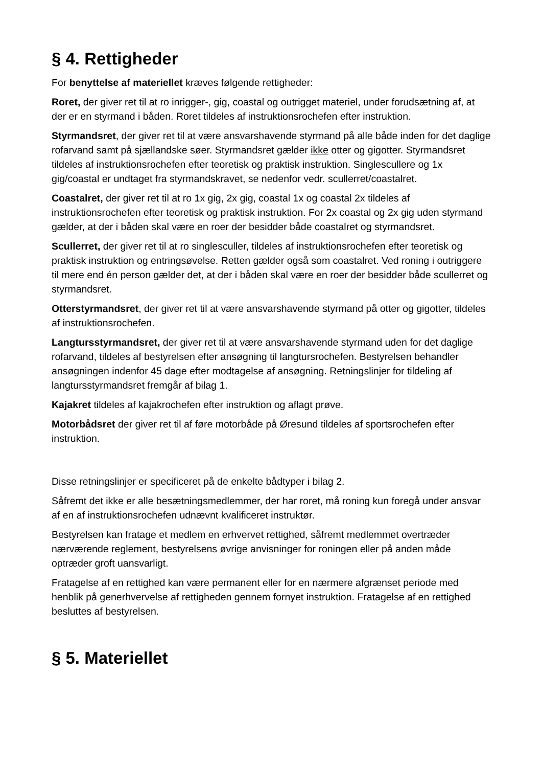§ 4. Rettigheder
For benyttelse af materiellet kræves følgende rettigheder:
Roret, der giver ret til at ro inrigger-, gig, coastal og outrigget materiel, under forudsætning af, at der er en styrmand i båden. Roret tildeles af instruktionsrochefen efter instruktion.
Styrmandsret, der giver ret til at være ansvarshavende styrmand på alle både inden for det daglige rofarvand samt på sjællandske søer. Styrmandsret gælder ikke otter og gigotter. Styrmandsret tildeles af instruktionsrochefen efter teoretisk og praktisk instruktion. Singlescullere og 1x gig/coastal er undtaget fra styrmandskravet, se nedenfor vedr. scullerret/coastalret.
Coastalret, der giver ret til at ro 1x gig, 2x gig, coastal 1x og coastal 2x tildeles af instruktionsrochefen efter teoretisk og praktisk instruktion. For 2x coastal og 2x gig uden styrmand gælder, at der i båden skal være en roer der besidder både coastalret og styrmandsret.
Scullerret, der giver ret til at ro singlesculler, tildeles af instruktionsrochefen efter teoretisk og praktisk instruktion og entringsøvelse. Retten gælder også som coastalret. Ved roning i outriggere til mere end én person gælder det, at der i båden skal være en roer der besidder både scullerret og styrmandsret.
Otterstyrmandsret, der giver ret til at være ansvarshavende styrmand på otter og gigotter, tildeles af instruktionsrochefen.
Langtursstyrmandsret, der giver ret til at være ansvarshavende styrmand uden for det daglige rofarvand, tildeles af bestyrelsen efter ansøgning til langtursrochefen. Bestyrelsen behandler ansøgningen indenfor 45 dage efter modtagelse af ansøgning. Retningslinjer for tildeling af langtursstyrmandsret fremgår af bilag 1.
Kajakret tildeles af kajakrochefen efter instruktion og aflagt prøve.
Motorbådsret der giver ret til af føre motorbåde på Øresund tildeles af sportsrochefen efter instruktion.
Disse retningslinjer er specificeret på de enkelte bådtyper i bilag 2.
Såfremt det ikke er alle besætningsmedlemmer, der har roret, må roning kun foregå under ansvar af en af instruktionsrochefen udnævnt kvalificeret instruktør.
Bestyrelsen kan fratage et medlem en erhvervet rettighed, såfremt medlemmet overtræder nærværende reglement, bestyrelsens øvrige anvisninger for roningen eller på anden måde optræder groft uansvarligt.
Fratagelse af en rettighed kan være permanent eller for en nærmere afgrænset periode med henblik på generhvervelse af rettigheden gennem fornyet instruktion. Fratagelse af en rettighed besluttes af bestyrelsen.
§ 5. Materiellet